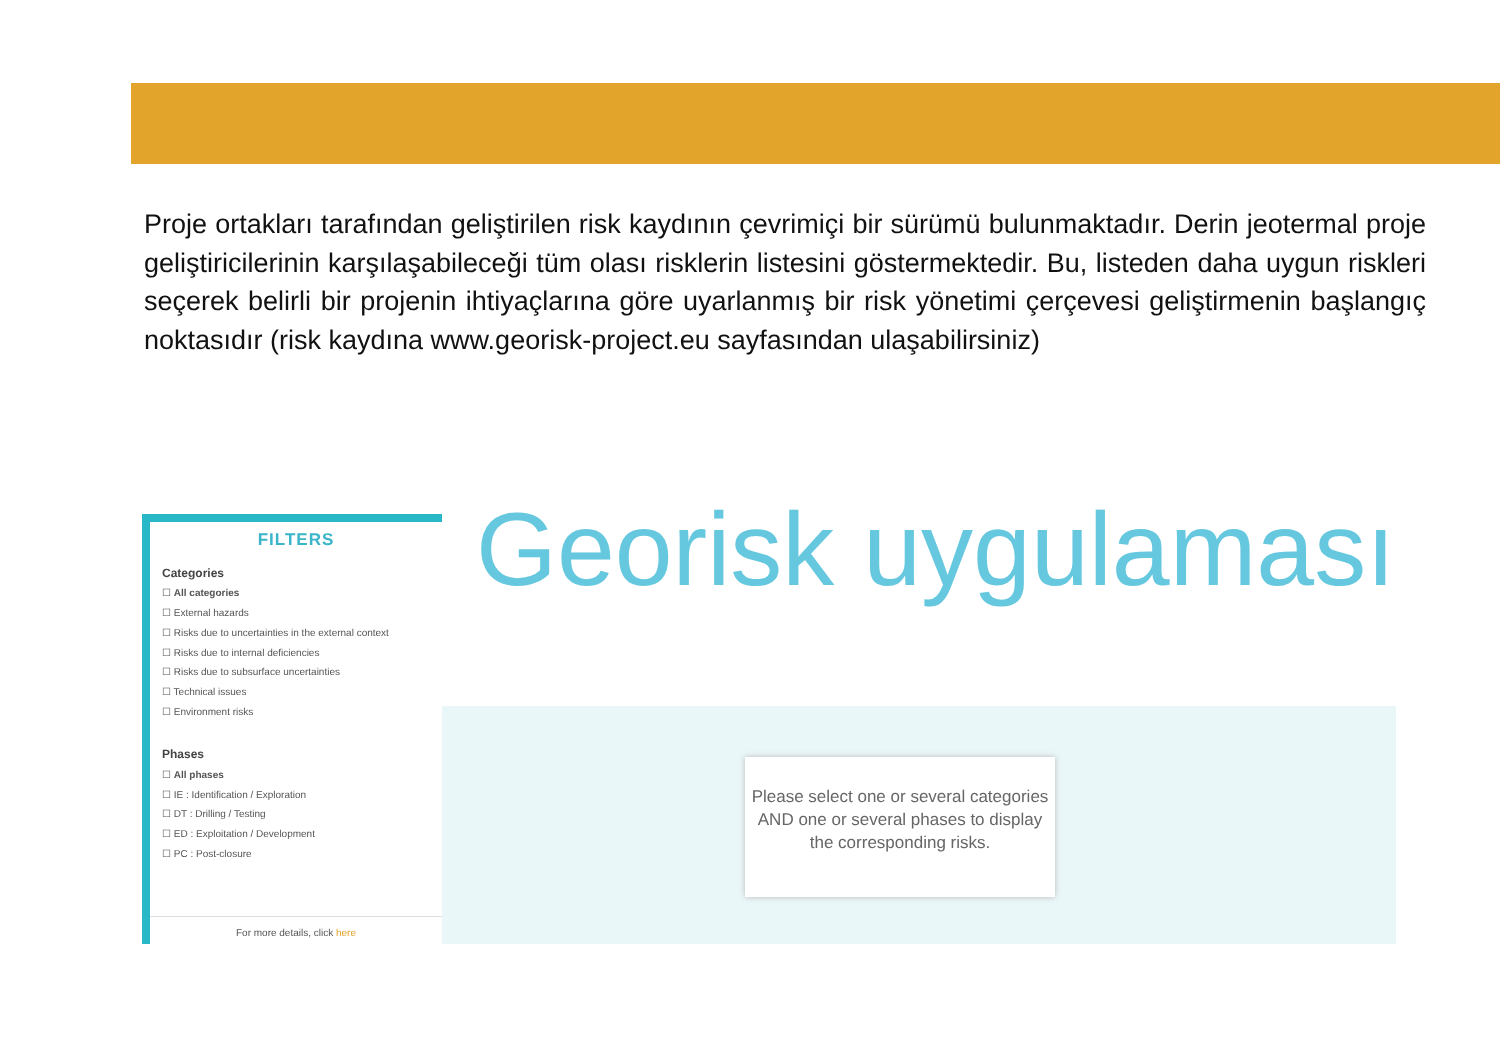Proje ortakları tarafından geliştirilen risk kaydının çevrimiçi bir sürümü bulunmaktadır. Derin jeotermal proje geliştiricilerinin karşılaşabileceği tüm olası risklerin listesini göstermektedir. Bu, listeden daha uygun riskleri seçerek belirli bir projenin ihtiyaçlarına göre uyarlanmış bir risk yönetimi çerçevesi geliştirmenin başlangıç noktasıdır (risk kaydına www.georisk-project.eu sayfasından ulaşabilirsiniz)
FILTERS
Categories
☐ All categories
☐ External hazards
☐ Risks due to uncertainties in the external context
☐ Risks due to internal deficiencies
☐ Risks due to subsurface uncertainties
☐ Technical issues
☐ Environment risks
Phases
☐ All phases
☐ IE : Identification / Exploration
☐ DT : Drilling / Testing
☐ ED : Exploitation / Development
☐ PC : Post-closure
For more details, click here
Georisk uygulaması
Please select one or several categories AND one or several phases to display the corresponding risks.